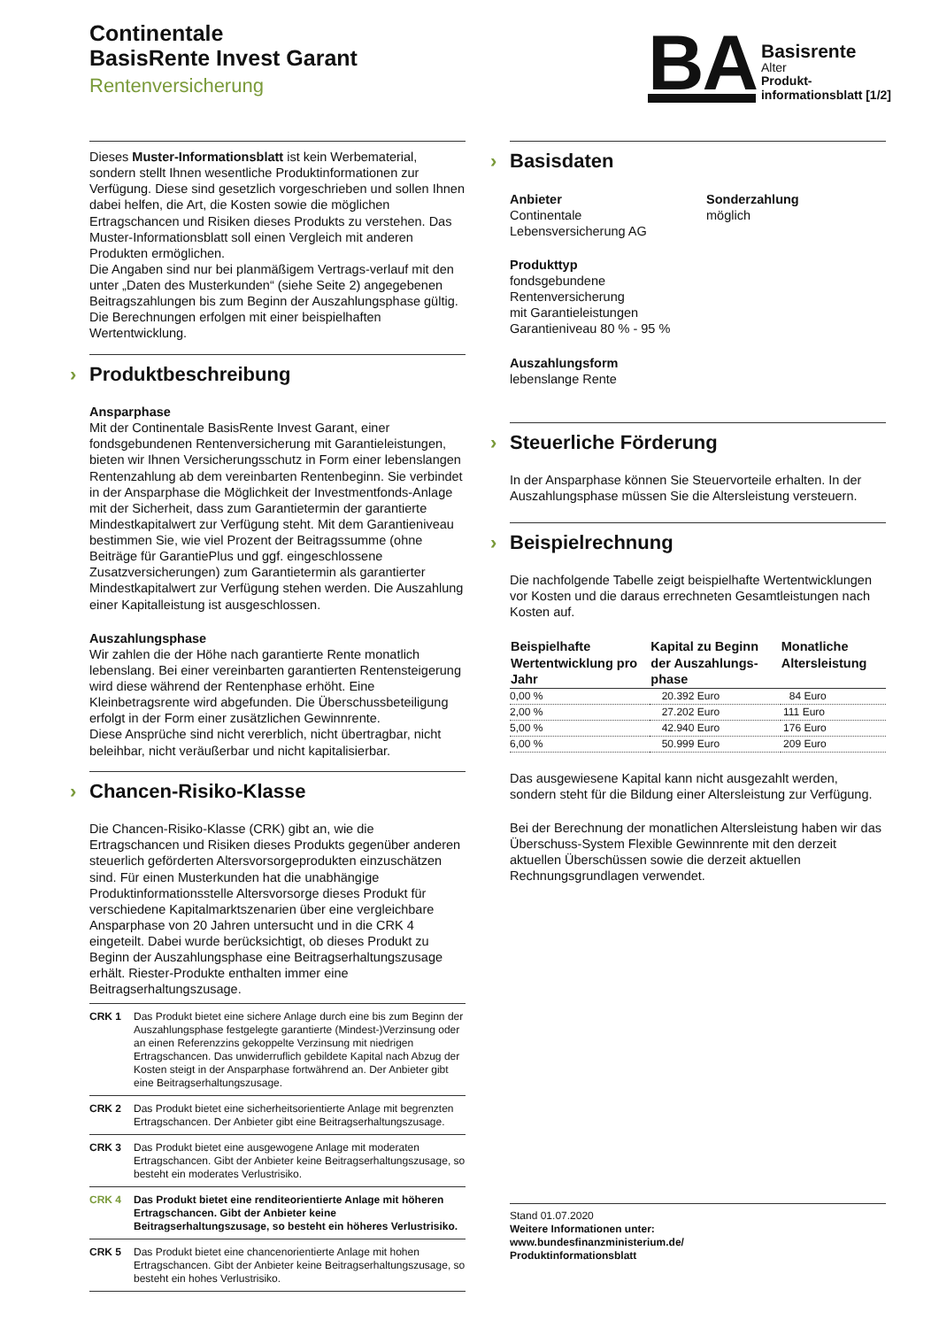Continentale
BasisRente Invest Garant
Rentenversicherung
BA
Basisrente
Alter
Produkt-
informationsblatt [1/2]
Dieses Muster-Informationsblatt ist kein Werbematerial, sondern stellt Ihnen wesentliche Produktinformationen zur Verfügung. Diese sind gesetzlich vorgeschrieben und sollen Ihnen dabei helfen, die Art, die Kosten sowie die möglichen Ertragschancen und Risiken dieses Produkts zu verstehen. Das Muster-Informationsblatt soll einen Vergleich mit anderen Produkten ermöglichen.
Die Angaben sind nur bei planmäßigem Vertrags-verlauf mit den unter „Daten des Musterkunden“ (siehe Seite 2) angegebenen Beitragszahlungen bis zum Beginn der Auszahlungsphase gültig. Die Berechnungen erfolgen mit einer beispielhaften Wertentwicklung.
› Produktbeschreibung
Ansparphase
Mit der Continentale BasisRente Invest Garant, einer fondsgebundenen Rentenversicherung mit Garantieleistungen, bieten wir Ihnen Versicherungsschutz in Form einer lebenslangen Rentenzahlung ab dem vereinbarten Rentenbeginn. Sie verbindet in der Ansparphase die Möglichkeit der Investmentfonds-Anlage mit der Sicherheit, dass zum Garantietermin der garantierte Mindestkapitalwert zur Verfügung steht. Mit dem Garantieniveau bestimmen Sie, wie viel Prozent der Beitragssumme (ohne Beiträge für GarantiePlus und ggf. eingeschlossene Zusatzversicherungen) zum Garantietermin als garantierter Mindestkapitalwert zur Verfügung stehen werden. Die Auszahlung einer Kapitalleistung ist ausgeschlossen.
Auszahlungsphase
Wir zahlen die der Höhe nach garantierte Rente monatlich lebenslang. Bei einer vereinbarten garantierten Rentensteigerung wird diese während der Rentenphase erhöht. Eine Kleinbetragsrente wird abgefunden. Die Überschussbeteiligung erfolgt in der Form einer zusätzlichen Gewinnrente.
Diese Ansprüche sind nicht vererblich, nicht übertragbar, nicht beleihbar, nicht veräußerbar und nicht kapitalisierbar.
› Chancen-Risiko-Klasse
Die Chancen-Risiko-Klasse (CRK) gibt an, wie die Ertragschancen und Risiken dieses Produkts gegenüber anderen steuerlich geförderten Altersvorsorgeprodukten einzuschätzen sind. Für einen Musterkunden hat die unabhängige Produktinformationsstelle Altersvorsorge dieses Produkt für verschiedene Kapitalmarktszenarien über eine vergleichbare Ansparphase von 20 Jahren untersucht und in die CRK 4 eingeteilt. Dabei wurde berücksichtigt, ob dieses Produkt zu Beginn der Auszahlungsphase eine Beitragserhaltungszusage erhält. Riester-Produkte enthalten immer eine Beitragserhaltungszusage.
CRK 1 Das Produkt bietet eine sichere Anlage durch eine bis zum Beginn der Auszahlungsphase festgelegte garantierte (Mindest-)Verzinsung oder an einen Referenzzins gekoppelte Verzinsung mit niedrigen Ertragschancen. Das unwiderruflich gebildete Kapital nach Abzug der Kosten steigt in der Ansparphase fortwährend an. Der Anbieter gibt eine Beitragserhaltungszusage.
CRK 2 Das Produkt bietet eine sicherheitsorientierte Anlage mit begrenzten Ertragschancen. Der Anbieter gibt eine Beitragserhaltungszusage.
CRK 3 Das Produkt bietet eine ausgewogene Anlage mit moderaten Ertragschancen. Gibt der Anbieter keine Beitragserhaltungszusage, so besteht ein moderates Verlustrisiko.
CRK 4 Das Produkt bietet eine renditeorientierte Anlage mit höheren Ertragschancen. Gibt der Anbieter keine Beitragserhaltungszusage, so besteht ein höheres Verlustrisiko.
CRK 5 Das Produkt bietet eine chancenorientierte Anlage mit hohen Ertragschancen. Gibt der Anbieter keine Beitragserhaltungszusage, so besteht ein hohes Verlustrisiko.
› Basisdaten
Anbieter
Continentale
Lebensversicherung AG
Produkttyp
fondsgebundene
Rentenversicherung
mit Garantieleistungen
Garantieniveau 80 % - 95 %
Auszahlungsform
lebenslange Rente
Sonderzahlung
möglich
› Steuerliche Förderung
In der Ansparphase können Sie Steuervorteile erhalten. In der Auszahlungsphase müssen Sie die Altersleistung versteuern.
› Beispielrechnung
Die nachfolgende Tabelle zeigt beispielhafte Wertentwicklungen vor Kosten und die daraus errechneten Gesamtleistungen nach Kosten auf.
| Beispielhafte Wertentwicklung pro Jahr | Kapital zu Beginn der Auszahlungs-phase | Monatliche Altersleistung |
| --- | --- | --- |
| 0,00 % | 20.392 Euro | 84 Euro |
| 2,00 % | 27.202 Euro | 111 Euro |
| 5,00 % | 42.940 Euro | 176 Euro |
| 6,00 % | 50.999 Euro | 209 Euro |
Das ausgewiesene Kapital kann nicht ausgezahlt werden, sondern steht für die Bildung einer Altersleistung zur Verfügung.
Bei der Berechnung der monatlichen Altersleistung haben wir das Überschuss-System Flexible Gewinnrente mit den derzeit aktuellen Überschüssen sowie die derzeit aktuellen Rechnungsgrundlagen verwendet.
Stand 01.07.2020
Weitere Informationen unter:
www.bundesfinanzministerium.de/
Produktinformationsblatt